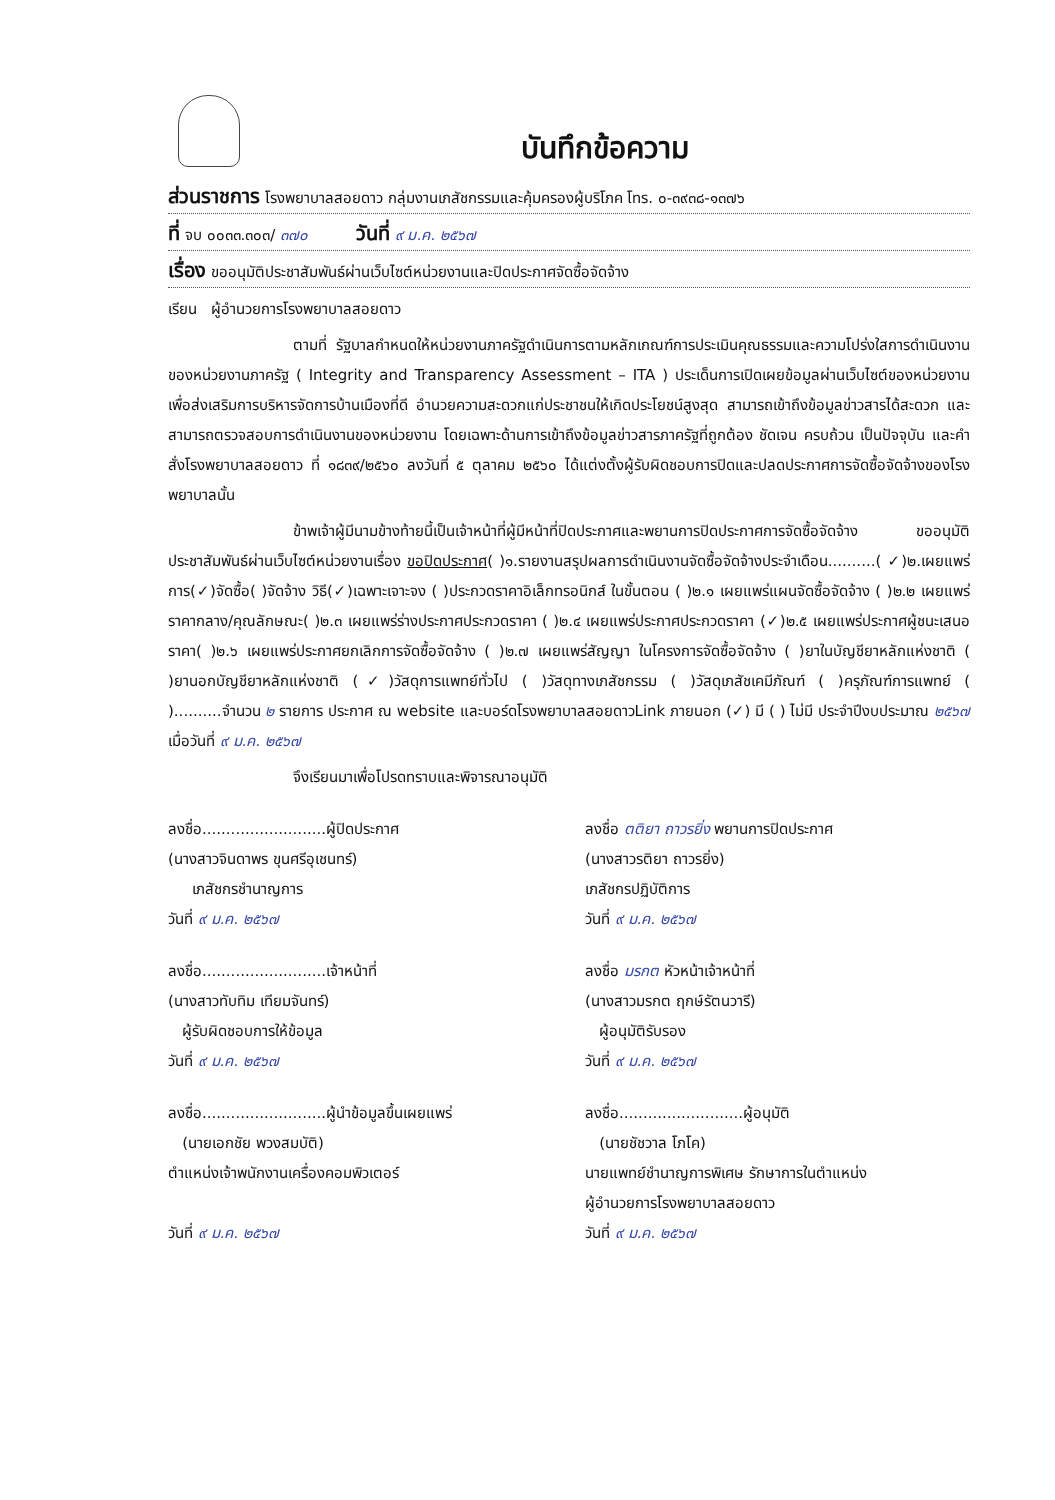บันทึกข้อความ
ส่วนราชการ โรงพยาบาลสอยดาว กลุ่มงานเภสัชกรรมและคุ้มครองผู้บริโภค โทร. ๐-๓๙๓๘-๑๓๗๖
ที่ จบ ๐๐๓๓.๓๐๓/ ๓๗๐ วันที่ ๙ ม.ค. ๒๕๖๗
เรื่อง ขออนุมัติประชาสัมพันธ์ผ่านเว็บไซต์หน่วยงานและปิดประกาศจัดซื้อจัดจ้าง
เรียน ผู้อำนวยการโรงพยาบาลสอยดาว
ตามที่ รัฐบาลกำหนดให้หน่วยงานภาครัฐดำเนินการตามหลักเกณฑ์การประเมินคุณธรรมและความโปร่งใสการดำเนินงานของหน่วยงานภาครัฐ ( Integrity and Transparency Assessment – ITA ) ประเด็นการเปิดเผยข้อมูลผ่านเว็บไซต์ของหน่วยงาน เพื่อส่งเสริมการบริหารจัดการบ้านเมืองที่ดี อำนวยความสะดวกแก่ประชาชนให้เกิดประโยชน์สูงสุด สามารถเข้าถึงข้อมูลข่าวสารได้สะดวก และสามารถตรวจสอบการดำเนินงานของหน่วยงาน โดยเฉพาะด้านการเข้าถึงข้อมูลข่าวสารภาครัฐที่ถูกต้อง ชัดเจน ครบถ้วน เป็นปัจจุบัน และคำสั่งโรงพยาบาลสอยดาว ที่ ๑๘๓๙/๒๕๖๐ ลงวันที่ ๕ ตุลาคม ๒๕๖๐ ได้แต่งตั้งผู้รับผิดชอบการปิดและปลดประกาศการจัดซื้อจัดจ้างของโรงพยาบาลนั้น
ข้าพเจ้าผู้มีนามข้างท้ายนี้เป็นเจ้าหน้าที่ผู้มีหน้าที่ปิดประกาศและพยานการปิดประกาศการจัดซื้อจัดจ้าง ขออนุมัติประชาสัมพันธ์ผ่านเว็บไซต์หน่วยงานเรื่อง ขอปิดประกาศ( )๑.รายงานสรุปผลการดำเนินงานจัดซื้อจัดจ้างประจำเดือน..........( ✓)๒.เผยแพร่การ(✓)จัดซื้อ( )จัดจ้าง วิธี(✓)เฉพาะเจาะจง ( )ประกวดราคาอิเล็กทรอนิกส์ ในขั้นตอน ( )๒.๑ เผยแพร่แผนจัดซื้อจัดจ้าง ( )๒.๒ เผยแพร่ราคากลาง/คุณลักษณะ( )๒.๓ เผยแพร่ร่างประกาศประกวดราคา ( )๒.๔ เผยแพร่ประกาศประกวดราคา (✓)๒.๕ เผยแพร่ประกาศผู้ชนะเสนอราคา( )๒.๖ เผยแพร่ประกาศยกเลิกการจัดซื้อจัดจ้าง ( )๒.๗ เผยแพร่สัญญา ในโครงการจัดซื้อจัดจ้าง ( )ยาในบัญชียาหลักแห่งชาติ ( )ยานอกบัญชียาหลักแห่งชาติ (✓)วัสดุการแพทย์ทั่วไป ( )วัสดุทางเภสัชกรรม ( )วัสดุเภสัชเคมีภัณฑ์ ( )ครุภัณฑ์การแพทย์ ( )..........จำนวน ๒ รายการ ประกาศ ณ website และบอร์ดโรงพยาบาลสอยดาวLink ภายนอก (✓) มี ( ) ไม่มี ประจำปีงบประมาณ ๒๕๖๗ เมื่อวันที่ ๙ ม.ค. ๒๕๖๗
จึงเรียนมาเพื่อโปรดทราบและพิจารณาอนุมัติ
ลงชื่อ..........................ผู้ปิดประกาศ
(นางสาวจินดาพร ขุนศรีอุเชนทร์)
เภสัชกรชำนาญการ
วันที่ ๙ ม.ค. ๒๕๖๗
ลงชื่อ ตติยา ถาวรยิ่ง พยานการปิดประกาศ
(นางสาวรติยา ถาวรยิ่ง)
เภสัชกรปฏิบัติการ
วันที่ ๙ ม.ค. ๒๕๖๗
ลงชื่อ..........................เจ้าหน้าที่
(นางสาวทับทิม เทียมจันทร์)
ผู้รับผิดชอบการให้ข้อมูล
วันที่ ๙ ม.ค. ๒๕๖๗
ลงชื่อ มรกต หัวหน้าเจ้าหน้าที่
(นางสาวมรกต ฤกษ์รัตนวารี)
ผู้อนุมัติรับรอง
วันที่ ๙ ม.ค. ๒๕๖๗
ลงชื่อ..........................ผู้นำข้อมูลขึ้นเผยแพร่
(นายเอกชัย พวงสมบัติ)
ตำแหน่งเจ้าพนักงานเครื่องคอมพิวเตอร์
วันที่ ๙ ม.ค. ๒๕๖๗
ลงชื่อ..........................ผู้อนุมัติ
(นายชัชวาล โภโค)
นายแพทย์ชำนาญการพิเศษ รักษาการในตำแหน่ง
ผู้อำนวยการโรงพยาบาลสอยดาว
วันที่ ๙ ม.ค. ๒๕๖๗